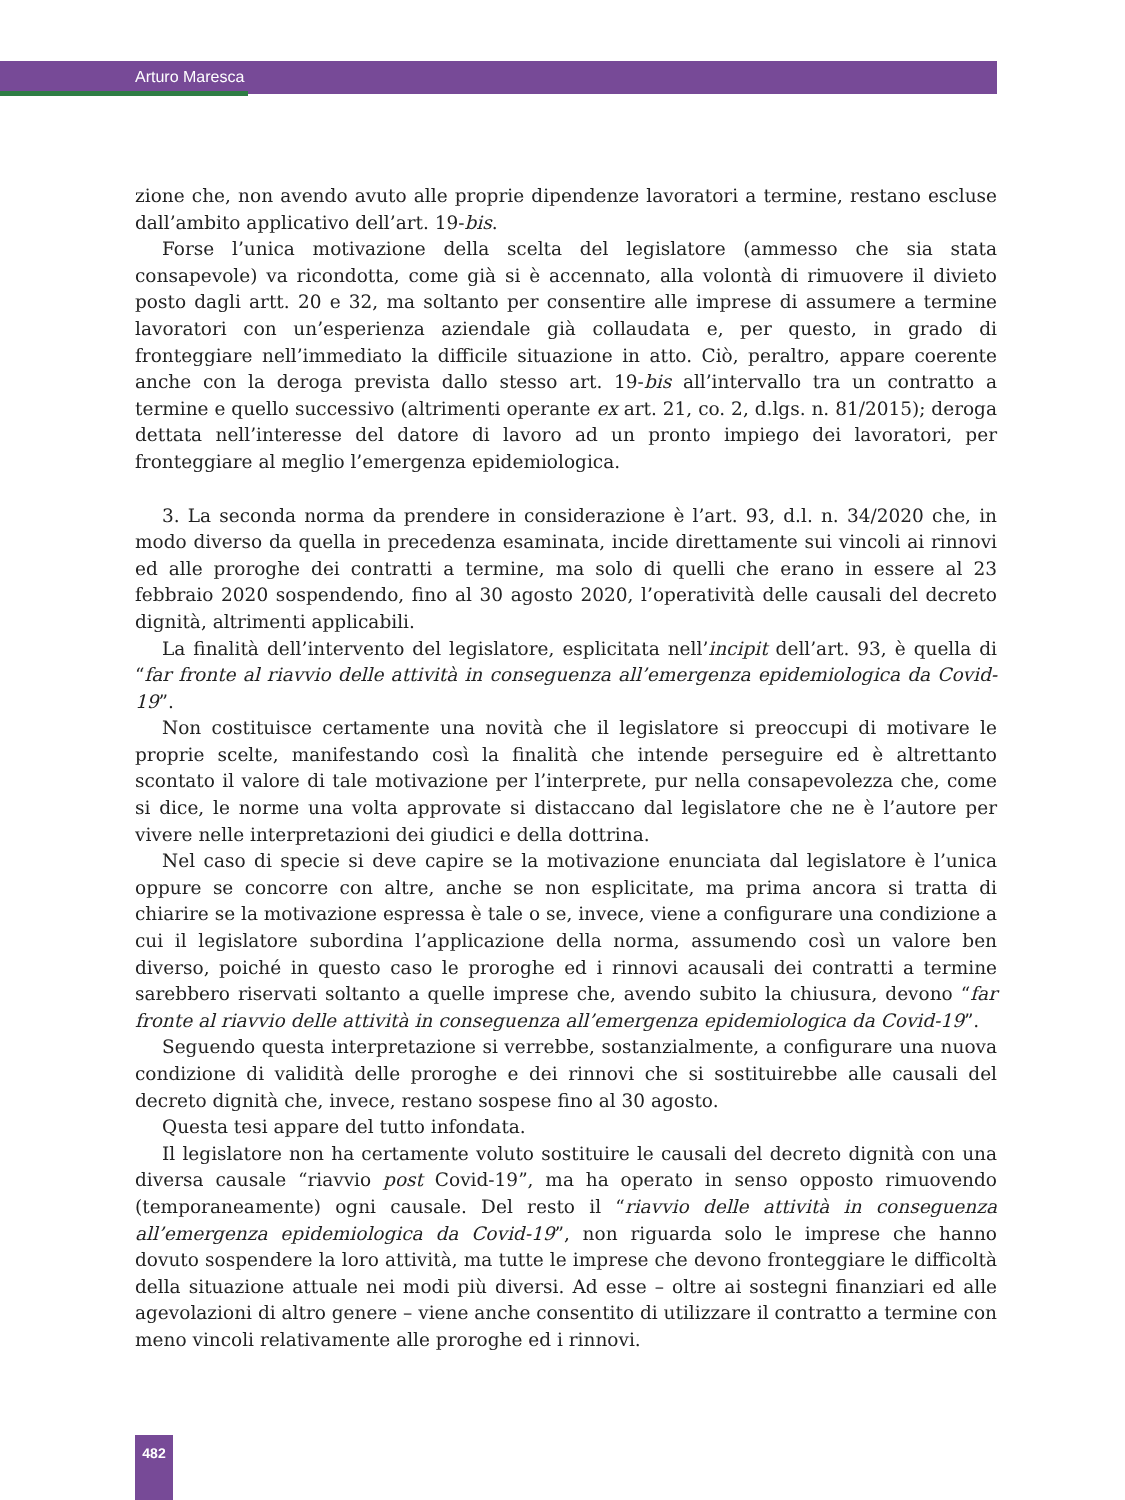Arturo Maresca
zione che, non avendo avuto alle proprie dipendenze lavoratori a termine, restano escluse dall’ambito applicativo dell’art. 19-bis.
Forse l’unica motivazione della scelta del legislatore (ammesso che sia stata consapevole) va ricondotta, come già si è accennato, alla volontà di rimuovere il divieto posto dagli artt. 20 e 32, ma soltanto per consentire alle imprese di assumere a termine lavoratori con un’esperienza aziendale già collaudata e, per questo, in grado di fronteggiare nell’immediato la difficile situazione in atto. Ciò, peraltro, appare coerente anche con la deroga prevista dallo stesso art. 19-bis all’intervallo tra un contratto a termine e quello successivo (altrimenti operante ex art. 21, co. 2, d.lgs. n. 81/2015); deroga dettata nell’interesse del datore di lavoro ad un pronto impiego dei lavoratori, per fronteggiare al meglio l’emergenza epidemiologica.
3. La seconda norma da prendere in considerazione è l’art. 93, d.l. n. 34/2020 che, in modo diverso da quella in precedenza esaminata, incide direttamente sui vincoli ai rinnovi ed alle proroghe dei contratti a termine, ma solo di quelli che erano in essere al 23 febbraio 2020 sospendendo, fino al 30 agosto 2020, l’operatività delle causali del decreto dignità, altrimenti applicabili.
La finalità dell’intervento del legislatore, esplicitata nell’incipit dell’art. 93, è quella di “far fronte al riavvio delle attività in conseguenza all’emergenza epidemiologica da Covid-19”.
Non costituisce certamente una novità che il legislatore si preoccupi di motivare le proprie scelte, manifestando così la finalità che intende perseguire ed è altrettanto scontato il valore di tale motivazione per l’interprete, pur nella consapevolezza che, come si dice, le norme una volta approvate si distaccano dal legislatore che ne è l’autore per vivere nelle interpretazioni dei giudici e della dottrina.
Nel caso di specie si deve capire se la motivazione enunciata dal legislatore è l’unica oppure se concorre con altre, anche se non esplicitate, ma prima ancora si tratta di chiarire se la motivazione espressa è tale o se, invece, viene a configurare una condizione a cui il legislatore subordina l’applicazione della norma, assumendo così un valore ben diverso, poiché in questo caso le proroghe ed i rinnovi acausali dei contratti a termine sarebbero riservati soltanto a quelle imprese che, avendo subito la chiusura, devono “far fronte al riavvio delle attività in conseguenza all’emergenza epidemiologica da Covid-19”.
Seguendo questa interpretazione si verrebbe, sostanzialmente, a configurare una nuova condizione di validità delle proroghe e dei rinnovi che si sostituirebbe alle causali del decreto dignità che, invece, restano sospese fino al 30 agosto.
Questa tesi appare del tutto infondata.
Il legislatore non ha certamente voluto sostituire le causali del decreto dignità con una diversa causale “riavvio post Covid-19”, ma ha operato in senso opposto rimuovendo (temporaneamente) ogni causale. Del resto il “riavvio delle attività in conseguenza all’emergenza epidemiologica da Covid-19”, non riguarda solo le imprese che hanno dovuto sospendere la loro attività, ma tutte le imprese che devono fronteggiare le difficoltà della situazione attuale nei modi più diversi. Ad esse – oltre ai sostegni finanziari ed alle agevolazioni di altro genere – viene anche consentito di utilizzare il contratto a termine con meno vincoli relativamente alle proroghe ed i rinnovi.
482